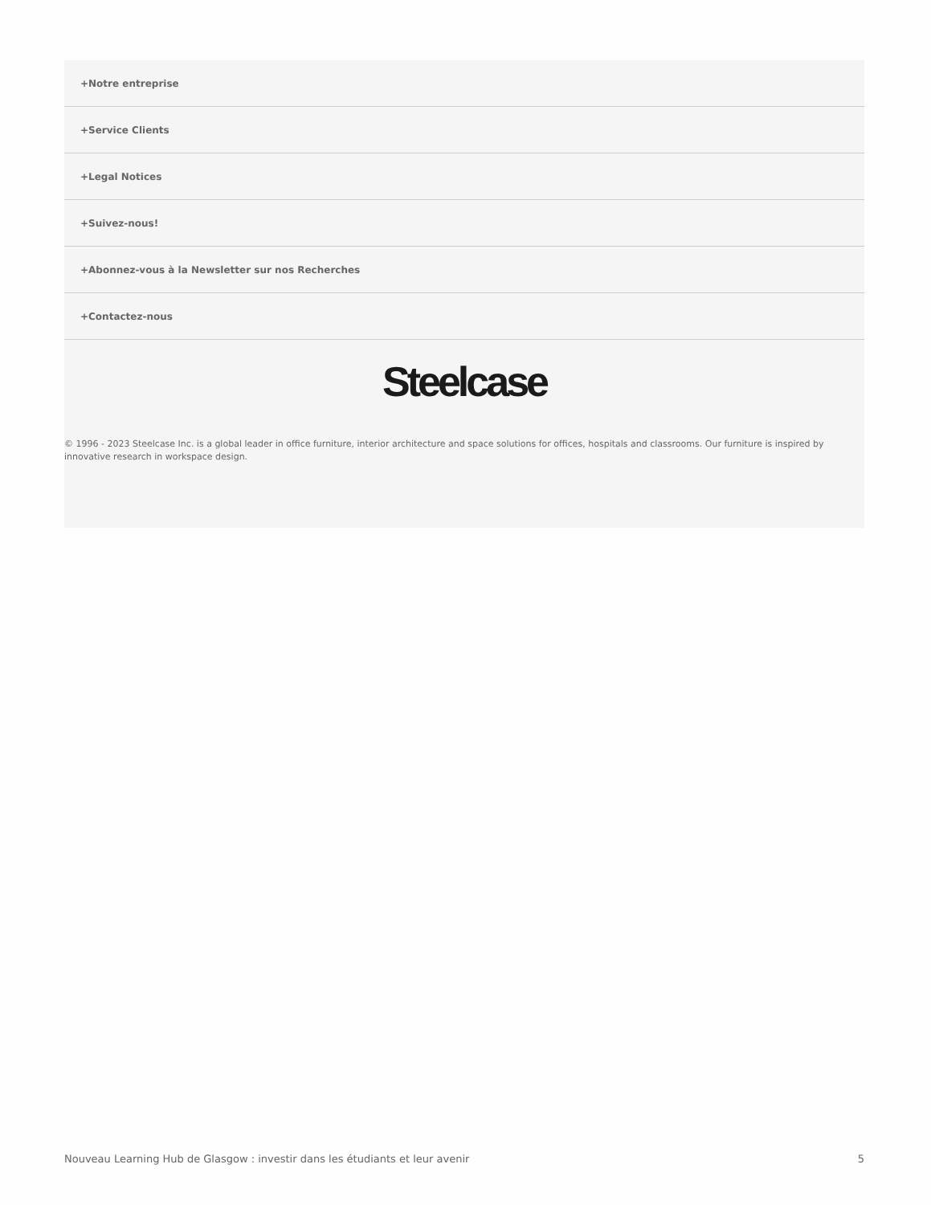+Notre entreprise
+Service Clients
+Legal Notices
+Suivez-nous!
+Abonnez-vous à la Newsletter sur nos Recherches
+Contactez-nous
Steelcase
© 1996 - 2023 Steelcase Inc. is a global leader in office furniture, interior architecture and space solutions for offices, hospitals and classrooms. Our furniture is inspired by innovative research in workspace design.
Nouveau Learning Hub de Glasgow : investir dans les étudiants et leur avenir 5